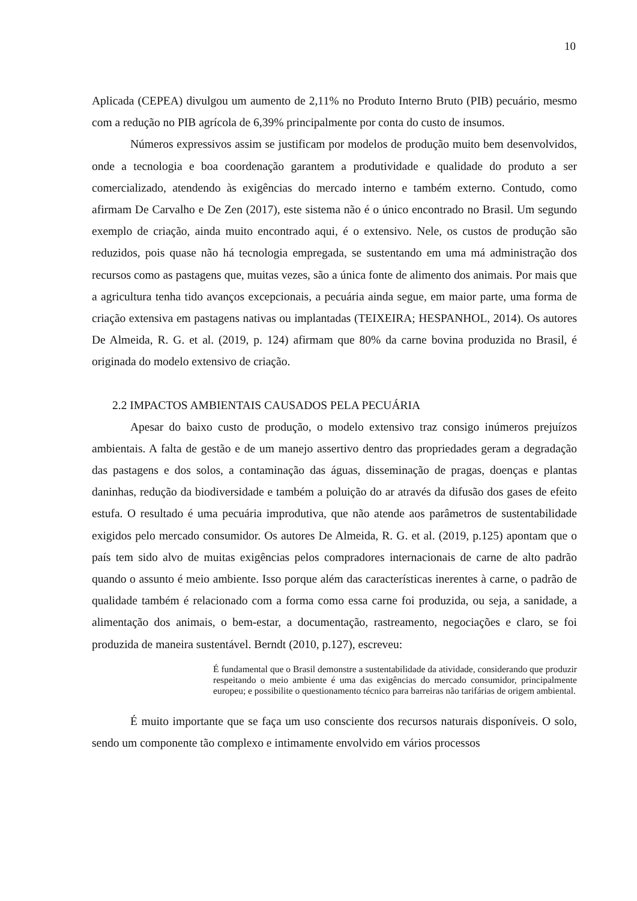10
Aplicada (CEPEA) divulgou um aumento de 2,11% no Produto Interno Bruto (PIB) pecuário, mesmo com a redução no PIB agrícola de 6,39% principalmente por conta do custo de insumos.
Números expressivos assim se justificam por modelos de produção muito bem desenvolvidos, onde a tecnologia e boa coordenação garantem a produtividade e qualidade do produto a ser comercializado, atendendo às exigências do mercado interno e também externo. Contudo, como afirmam De Carvalho e De Zen (2017), este sistema não é o único encontrado no Brasil. Um segundo exemplo de criação, ainda muito encontrado aqui, é o extensivo. Nele, os custos de produção são reduzidos, pois quase não há tecnologia empregada, se sustentando em uma má administração dos recursos como as pastagens que, muitas vezes, são a única fonte de alimento dos animais. Por mais que a agricultura tenha tido avanços excepcionais, a pecuária ainda segue, em maior parte, uma forma de criação extensiva em pastagens nativas ou implantadas (TEIXEIRA; HESPANHOL, 2014). Os autores De Almeida, R. G. et al. (2019, p. 124) afirmam que 80% da carne bovina produzida no Brasil, é originada do modelo extensivo de criação.
2.2 IMPACTOS AMBIENTAIS CAUSADOS PELA PECUÁRIA
Apesar do baixo custo de produção, o modelo extensivo traz consigo inúmeros prejuízos ambientais. A falta de gestão e de um manejo assertivo dentro das propriedades geram a degradação das pastagens e dos solos, a contaminação das águas, disseminação de pragas, doenças e plantas daninhas, redução da biodiversidade e também a poluição do ar através da difusão dos gases de efeito estufa. O resultado é uma pecuária improdutiva, que não atende aos parâmetros de sustentabilidade exigidos pelo mercado consumidor. Os autores De Almeida, R. G. et al. (2019, p.125) apontam que o país tem sido alvo de muitas exigências pelos compradores internacionais de carne de alto padrão quando o assunto é meio ambiente. Isso porque além das características inerentes à carne, o padrão de qualidade também é relacionado com a forma como essa carne foi produzida, ou seja, a sanidade, a alimentação dos animais, o bem-estar, a documentação, rastreamento, negociações e claro, se foi produzida de maneira sustentável. Berndt (2010, p.127), escreveu:
É fundamental que o Brasil demonstre a sustentabilidade da atividade, considerando que produzir respeitando o meio ambiente é uma das exigências do mercado consumidor, principalmente europeu; e possibilite o questionamento técnico para barreiras não tarifárias de origem ambiental.
É muito importante que se faça um uso consciente dos recursos naturais disponíveis. O solo, sendo um componente tão complexo e intimamente envolvido em vários processos